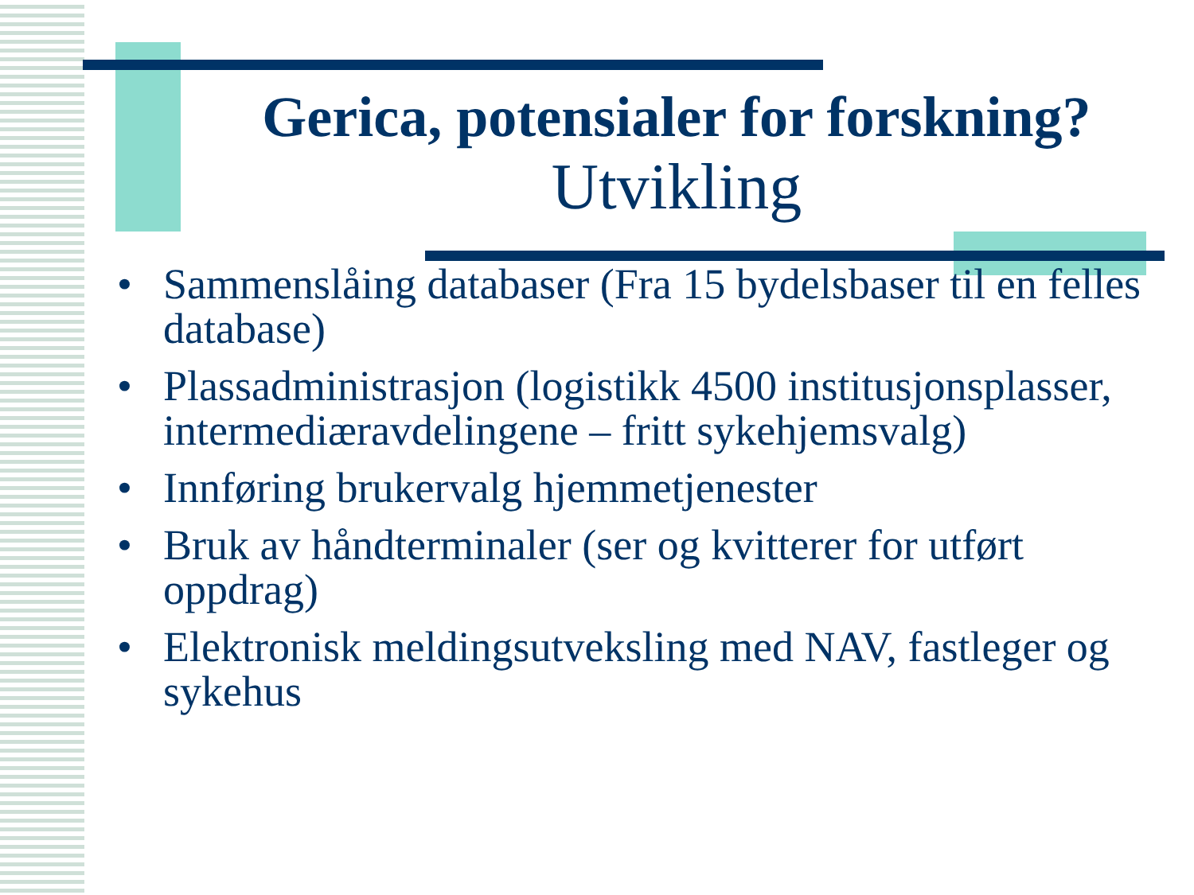Gerica, potensialer for forskning?
Utvikling
• Sammenslåing databaser (Fra 15 bydelsbaser til en felles database)
• Plassadministrasjon (logistikk 4500 institusjonsplasser, intermediæravdelingene – fritt sykehjemsvalg)
• Innføring brukervalg hjemmetjenester
• Bruk av håndterminaler (ser og kvitterer for utført oppdrag)
• Elektronisk meldingsutveksling med NAV, fastleger og sykehus